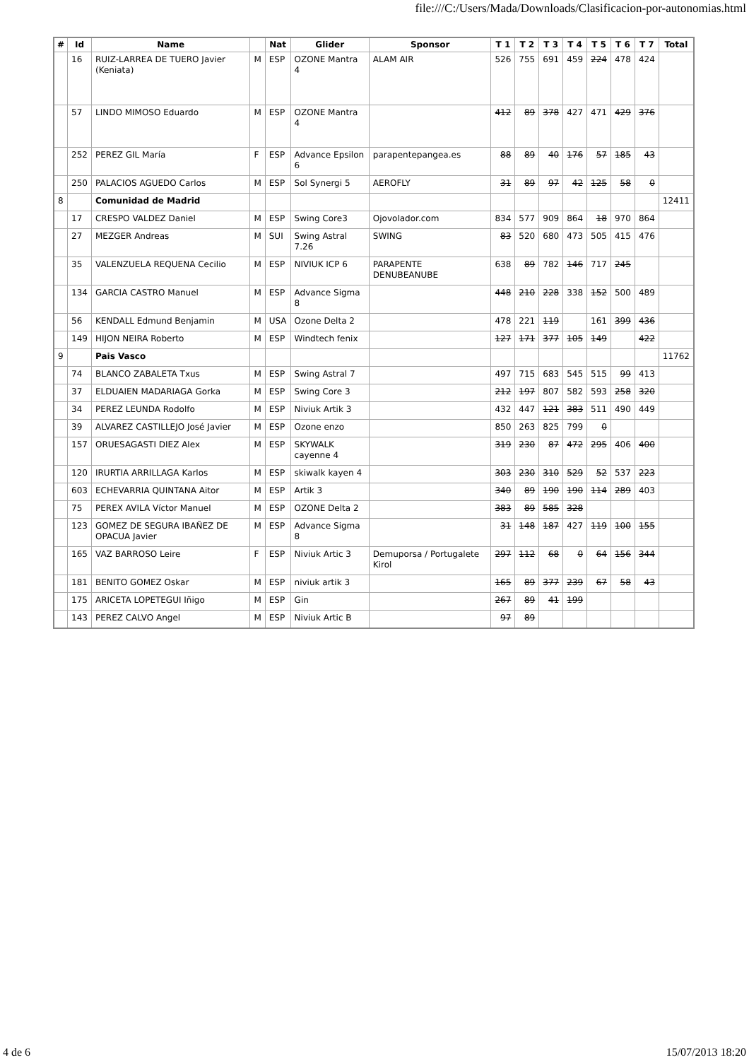file:///C:/Users/Mada/Downloads/Clasificacion-por-autonomias.html
| # | Id | Name | | Nat | Glider | Sponsor | T 1 | T 2 | T 3 | T 4 | T 5 | T 6 | T 7 | Total |
| --- | --- | --- | --- | --- | --- | --- | --- | --- | --- | --- | --- | --- | --- | --- |
| | 16 | RUIZ-LARREA DE TUERO Javier (Keniata) | M | ESP | OZONE Mantra 4 | ALAM AIR | 526 | 755 | 691 | 459 | 224 | 478 | 424 | |
| | 57 | LINDO MIMOSO Eduardo | M | ESP | OZONE Mantra 4 | | 412 | 89 | 378 | 427 | 471 | 429 | 376 | |
| | 252 | PEREZ GIL María | F | ESP | Advance Epsilon 6 | parapentepangea.es | 88 | 89 | 40 | 176 | 57 | 185 | 43 | |
| | 250 | PALACIOS AGUEDO Carlos | M | ESP | Sol Synergi 5 | AEROFLY | 31 | 89 | 97 | 42 | 125 | 58 | 0 | |
| 8 | | Comunidad de Madrid | | | | | | | | | | | | 12411 |
| | 17 | CRESPO VALDEZ Daniel | M | ESP | Swing Core3 | Ojovolador.com | 834 | 577 | 909 | 864 | 18 | 970 | 864 | |
| | 27 | MEZGER Andreas | M | SUI | Swing Astral 7.26 | SWING | 83 | 520 | 680 | 473 | 505 | 415 | 476 | |
| | 35 | VALENZUELA REQUENA Cecilio | M | ESP | NIVIUK ICP 6 | PARAPENTE DENUBEANUBE | 638 | 89 | 782 | 146 | 717 | 245 | | |
| | 134 | GARCIA CASTRO Manuel | M | ESP | Advance Sigma 8 | | 448 | 210 | 228 | 338 | 152 | 500 | 489 | |
| | 56 | KENDALL Edmund Benjamin | M | USA | Ozone Delta 2 | | 478 | 221 | 119 | | 161 | 399 | 436 | |
| | 149 | HIJON NEIRA Roberto | M | ESP | Windtech fenix | | 127 | 171 | 377 | 105 | 149 | | 422 | |
| 9 | | Pais Vasco | | | | | | | | | | | | 11762 |
| | 74 | BLANCO ZABALETA Txus | M | ESP | Swing Astral 7 | | 497 | 715 | 683 | 545 | 515 | 99 | 413 | |
| | 37 | ELDUAIEN MADARIAGA Gorka | M | ESP | Swing Core 3 | | 212 | 197 | 807 | 582 | 593 | 258 | 320 | |
| | 34 | PEREZ LEUNDA Rodolfo | M | ESP | Niviuk Artik 3 | | 432 | 447 | 121 | 383 | 511 | 490 | 449 | |
| | 39 | ALVAREZ CASTILLEJO José Javier | M | ESP | Ozone enzo | | 850 | 263 | 825 | 799 | 0 | | | |
| | 157 | ORUESAGASTI DIEZ Alex | M | ESP | SKYWALK cayenne 4 | | 319 | 230 | 87 | 472 | 295 | 406 | 400 | |
| | 120 | IRURTIA ARRILLAGA Karlos | M | ESP | skiwalk kayen 4 | | 303 | 230 | 310 | 529 | 52 | 537 | 223 | |
| | 603 | ECHEVARRIA QUINTANA Aitor | M | ESP | Artik 3 | | 340 | 89 | 190 | 190 | 114 | 289 | 403 | |
| | 75 | PEREX AVILA Víctor Manuel | M | ESP | OZONE Delta 2 | | 383 | 89 | 585 | 328 | | | | |
| | 123 | GOMEZ DE SEGURA IBAÑEZ DE OPACUA Javier | M | ESP | Advance Sigma 8 | | 31 | 148 | 187 | 427 | 119 | 100 | 155 | |
| | 165 | VAZ BARROSO Leire | F | ESP | Niviuk Artic 3 | Demuporsa / Portugalete Kirol | 297 | 112 | 68 | 0 | 64 | 156 | 344 | |
| | 181 | BENITO GOMEZ Oskar | M | ESP | niviuk artik 3 | | 165 | 89 | 377 | 239 | 67 | 58 | 43 | |
| | 175 | ARICETA LOPETEGUI Iñigo | M | ESP | Gin | | 267 | 89 | 41 | 199 | | | | |
| | 143 | PEREZ CALVO Angel | M | ESP | Niviuk Artic B | | 97 | 89 | | | | | | |
4 de 6 15/07/2013 18:20